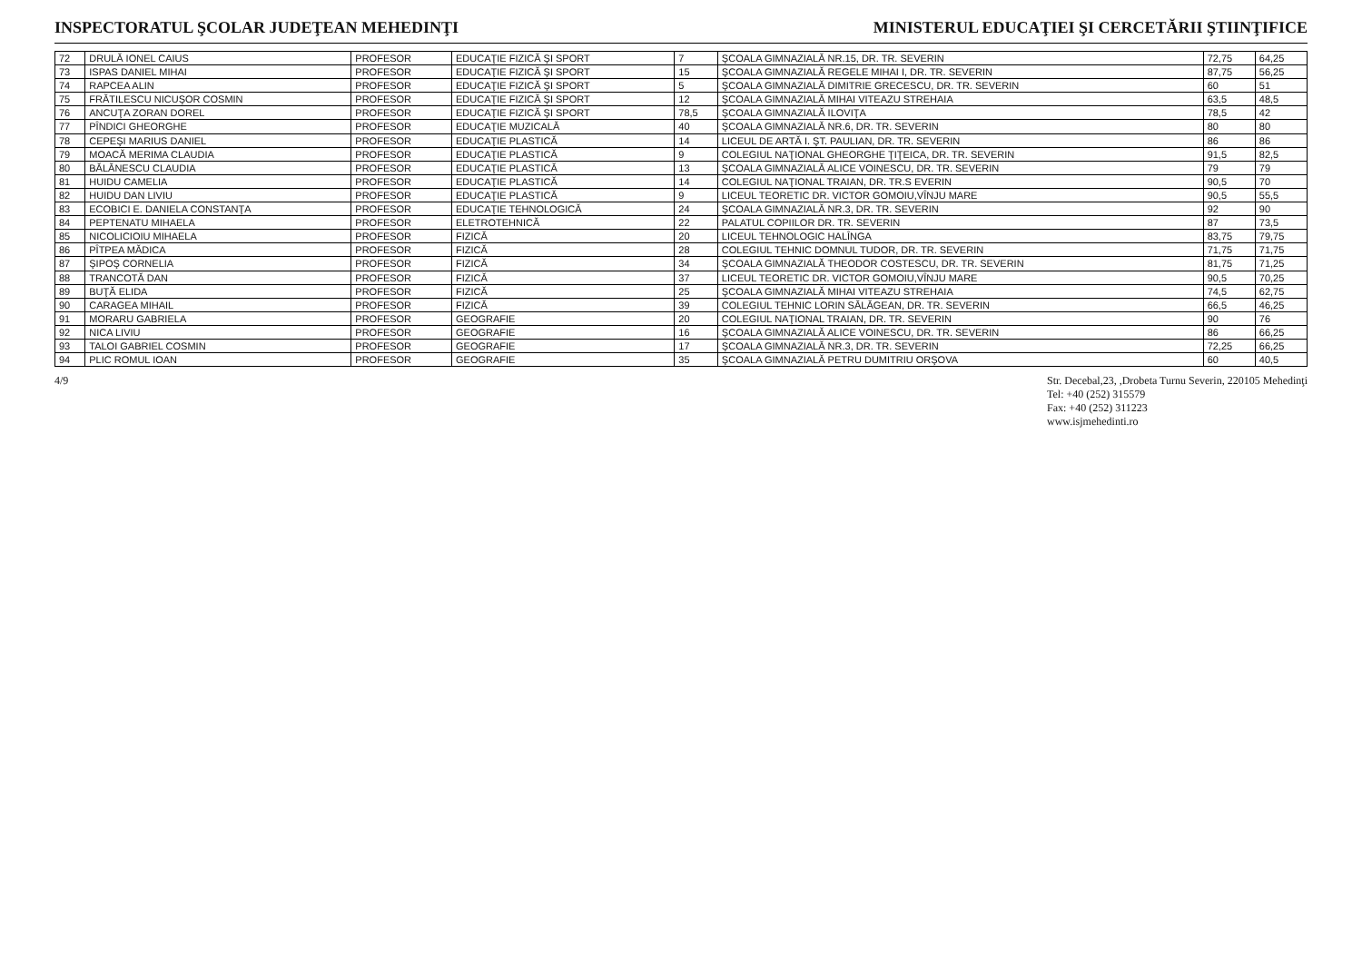INSPECTORATUL ŞCOLAR JUDEŢEAN MEHEDINŢI
MINISTERUL EDUCAŢIEI ŞI CERCETĂRII ŞTIINŢIFICE
| 72 | DRULĂ IONEL CAIUS | PROFESOR | EDUCAŢIE FIZICĂ ŞI SPORT | 7 | ŞCOALA GIMNAZIALĂ NR.15, DR. TR. SEVERIN | 72,75 | 64,25 |
| 73 | ISPAS DANIEL MIHAI | PROFESOR | EDUCAŢIE FIZICĂ ŞI SPORT | 15 | ŞCOALA GIMNAZIALĂ REGELE MIHAI I, DR. TR. SEVERIN | 87,75 | 56,25 |
| 74 | RAPCEA ALIN | PROFESOR | EDUCAŢIE FIZICĂ ŞI SPORT | 5 | ŞCOALA GIMNAZIALĂ DIMITRIE GRECESCU, DR. TR. SEVERIN | 60 | 51 |
| 75 | FRĂTILESCU NICUŞOR COSMIN | PROFESOR | EDUCAŢIE FIZICĂ ŞI SPORT | 12 | ŞCOALA GIMNAZIALĂ MIHAI VITEAZU STREHAIA | 63,5 | 48,5 |
| 76 | ANCUŢA ZORAN DOREL | PROFESOR | EDUCAŢIE FIZICĂ ŞI SPORT | 78,5 | ŞCOALA GIMNAZIALĂ ILOVIŢA | 78,5 | 42 |
| 77 | PÎNDICI GHEORGHE | PROFESOR | EDUCAŢIE MUZICALĂ | 40 | ŞCOALA GIMNAZIALĂ NR.6, DR. TR. SEVERIN | 80 | 80 |
| 78 | CEPEŞI MARIUS DANIEL | PROFESOR | EDUCAŢIE PLASTICĂ | 14 | LICEUL DE ARTĂ I. ŞT. PAULIAN, DR. TR. SEVERIN | 86 | 86 |
| 79 | MOACĂ MERIMA CLAUDIA | PROFESOR | EDUCAŢIE PLASTICĂ | 9 | COLEGIUL NAŢIONAL GHEORGHE ŢIŢEICA, DR. TR. SEVERIN | 91,5 | 82,5 |
| 80 | BĂLĂNESCU CLAUDIA | PROFESOR | EDUCAŢIE PLASTICĂ | 13 | ŞCOALA GIMNAZIALĂ ALICE VOINESCU, DR. TR. SEVERIN | 79 | 79 |
| 81 | HUIDU CAMELIA | PROFESOR | EDUCAŢIE PLASTICĂ | 14 | COLEGIUL NAŢIONAL TRAIAN, DR. TR.S EVERIN | 90,5 | 70 |
| 82 | HUIDU DAN LIVIU | PROFESOR | EDUCAŢIE PLASTICĂ | 9 | LICEUL TEORETIC DR. VICTOR GOMOIU,VÎNJU MARE | 90,5 | 55,5 |
| 83 | ECOBICI E. DANIELA CONSTANŢA | PROFESOR | EDUCAŢIE TEHNOLOGICĂ | 24 | ŞCOALA GIMNAZIALĂ NR.3, DR. TR. SEVERIN | 92 | 90 |
| 84 | PEPTENATU MIHAELA | PROFESOR | ELETROTEHNICĂ | 22 | PALATUL COPIILOR DR. TR. SEVERIN | 87 | 73,5 |
| 85 | NICOLICIOIU MIHAELA | PROFESOR | FIZICĂ | 20 | LICEUL TEHNOLOGIC HALÎNGA | 83,75 | 79,75 |
| 86 | PÎTPEA MĂDICA | PROFESOR | FIZICĂ | 28 | COLEGIUL TEHNIC DOMNUL TUDOR, DR. TR. SEVERIN | 71,75 | 71,75 |
| 87 | ŞIPOŞ CORNELIA | PROFESOR | FIZICĂ | 34 | ŞCOALA GIMNAZIALĂ THEODOR COSTESCU, DR. TR. SEVERIN | 81,75 | 71,25 |
| 88 | TRANCOTĂ DAN | PROFESOR | FIZICĂ | 37 | LICEUL TEORETIC DR. VICTOR GOMOIU,VÎNJU MARE | 90,5 | 70,25 |
| 89 | BUŢĂ ELIDA | PROFESOR | FIZICĂ | 25 | ŞCOALA GIMNAZIALĂ MIHAI VITEAZU STREHAIA | 74,5 | 62,75 |
| 90 | CARAGEA MIHAIL | PROFESOR | FIZICĂ | 39 | COLEGIUL TEHNIC LORIN SĂLĂGEAN, DR. TR. SEVERIN | 66,5 | 46,25 |
| 91 | MORARU GABRIELA | PROFESOR | GEOGRAFIE | 20 | COLEGIUL NAŢIONAL TRAIAN, DR. TR. SEVERIN | 90 | 76 |
| 92 | NICA LIVIU | PROFESOR | GEOGRAFIE | 16 | ŞCOALA GIMNAZIALĂ ALICE VOINESCU, DR. TR. SEVERIN | 86 | 66,25 |
| 93 | TALOI GABRIEL COSMIN | PROFESOR | GEOGRAFIE | 17 | ŞCOALA GIMNAZIALĂ NR.3, DR. TR. SEVERIN | 72,25 | 66,25 |
| 94 | PLIC ROMUL IOAN | PROFESOR | GEOGRAFIE | 35 | ŞCOALA GIMNAZIALĂ PETRU DUMITRIU ORŞOVA | 60 | 40,5 |
4/9 Str. Decebal,23, ,Drobeta Turnu Severin, 220105 Mehedinţi
Tel: +40 (252) 315579
Fax: +40 (252) 311223
www.isjmehedinti.ro